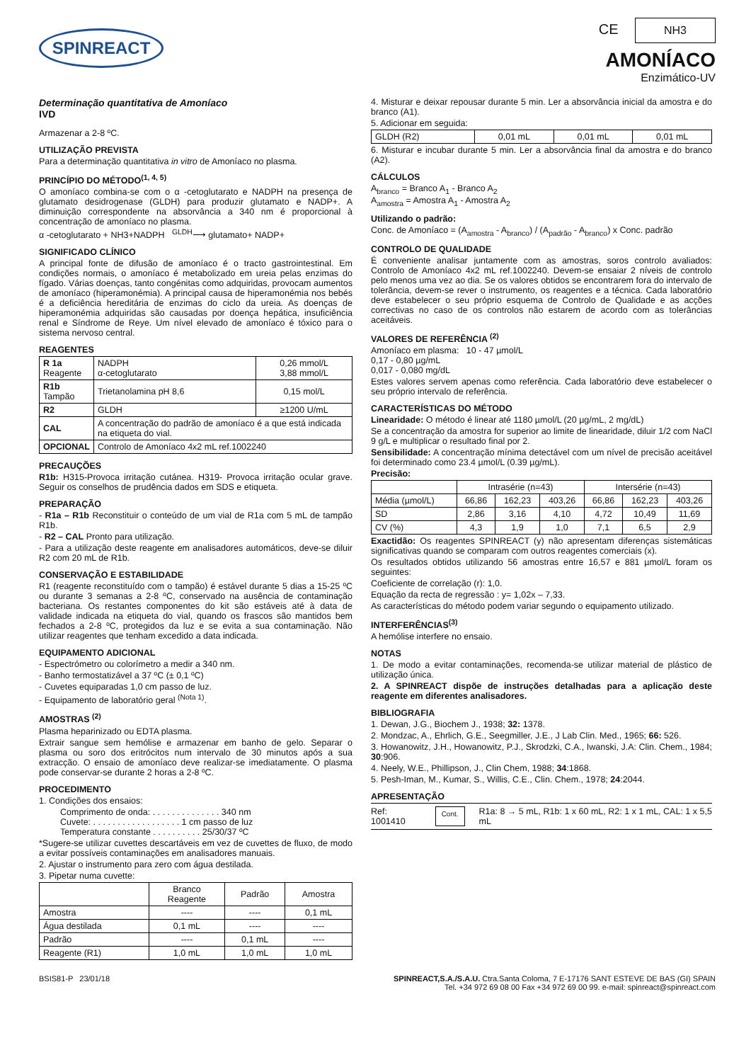SPINREACT
CE NH3
AMONÍACO
Enzimático-UV
Determinação quantitativa de Amoníaco
IVD
Armazenar a 2-8 ºC.
UTILIZAÇÃO PREVISTA
Para a determinação quantitativa in vitro de Amoníaco no plasma.
PRINCÍPIO DO MÉTODO<sup>(1, 4, 5)</sup>
O amoníaco combina-se com o α -cetoglutarato e NADPH na presença de glutamato desidrogenase (GLDH) para produzir glutamato e NADP+. A diminuição correspondente na absorvância a 340 nm é proporcional à concentração de amoníaco no plasma.
α -cetoglutarato + NH3+NADPH <sup>GLDH</sup>⟶ glutamato+ NADP+
SIGNIFICADO CLÍNICO
A principal fonte de difusão de amoníaco é o tracto gastrointestinal. Em condições normais, o amoníaco é metabolizado em ureia pelas enzimas do fígado. Várias doenças, tanto congénitas como adquiridas, provocam aumentos de amoníaco (hiperamonémia). A principal causa de hiperamonémia nos bebés é a deficiência hereditária de enzimas do ciclo da ureia. As doenças de hiperamonémia adquiridas são causadas por doença hepática, insuficiência renal e Síndrome de Reye. Um nível elevado de amoníaco é tóxico para o sistema nervoso central.
REAGENTES
| R 1a Reagente | NADPH α-cetoglutarato | 0,26 mmol/L 3,88 mmol/L |
| R1b Tampão | Trietanolamina pH 8,6 | 0,15 mol/L |
| R2 | GLDH | ≥1200 U/mL |
| CAL | A concentração do padrão de amoníaco é a que está indicada na etiqueta do vial. | |
| OPCIONAL | Controlo de Amoníaco 4x2 mL ref.1002240 | |
PRECAUÇÕES
R1b: H315-Provoca irritação cutánea. H319- Provoca irritação ocular grave. Seguir os conselhos de prudência dados em SDS e etiqueta.
PREPARAÇÃO
- R1a – R1b Reconstituir o conteúdo de um vial de R1a com 5 mL de tampão R1b.
- R2 – CAL Pronto para utilização.
- Para a utilização deste reagente em analisadores automáticos, deve-se diluir R2 com 20 mL de R1b.
CONSERVAÇÃO E ESTABILIDADE
R1 (reagente reconstituído com o tampão) é estável durante 5 dias a 15-25 ºC ou durante 3 semanas a 2-8 ºC, conservado na ausência de contaminação bacteriana. Os restantes componentes do kit são estáveis até à data de validade indicada na etiqueta do vial, quando os frascos são mantidos bem fechados a 2-8 ºC, protegidos da luz e se evita a sua contaminação. Não utilizar reagentes que tenham excedido a data indicada.
EQUIPAMENTO ADICIONAL
- Espectrómetro ou colorímetro a medir a 340 nm.
- Banho termostatizável a 37 ºC (± 0,1 ºC)
- Cuvetes equiparadas 1,0 cm passo de luz.
- Equipamento de laboratório geral <sup>(Nota 1)</sup>.
AMOSTRAS <sup>(2)</sup>
Plasma heparinizado ou EDTA plasma.
Extrair sangue sem hemólise e armazenar em banho de gelo. Separar o plasma ou soro dos eritrócitos num intervalo de 30 minutos após a sua extracção. O ensaio de amoníaco deve realizar-se imediatamente. O plasma pode conservar-se durante 2 horas a 2-8 ºC.
PROCEDIMENTO
1. Condições dos ensaios:
Comprimento de onda: . . . . . . . . . . . . . . 340 nm
Cuvete: . . . . . . . . . . . . . . . . . . 1 cm passo de luz
Temperatura constante . . . . . . . . . . 25/30/37 ºC
*Sugere-se utilizar cuvettes descartáveis em vez de cuvettes de fluxo, de modo a evitar possíveis contaminações em analisadores manuais.
2. Ajustar o instrumento para zero com água destilada.
3. Pipetar numa cuvette:
| | Branco Reagente | Padrão | Amostra |
| --- | --- | --- | --- |
| Amostra | ---- | ---- | 0,1 mL |
| Água destilada | 0,1 mL | ---- | ---- |
| Padrão | ---- | 0,1 mL | ---- |
| Reagente (R1) | 1,0 mL | 1,0 mL | 1,0 mL |
4. Misturar e deixar repousar durante 5 min. Ler a absorvância inicial da amostra e do branco (A1).
5. Adicionar em seguida:
| GLDH (R2) | 0,01 mL | 0,01 mL | 0,01 mL |
6. Misturar e incubar durante 5 min. Ler a absorvância final da amostra e do branco (A2).
CÁLCULOS
A<sub>branco</sub> = Branco A<sub>1</sub> - Branco A<sub>2</sub>
A<sub>amostra</sub> = Amostra A<sub>1</sub> - Amostra A<sub>2</sub>
Utilizando o padrão:
Conc. de Amoníaco = (A<sub>amostra</sub> - A<sub>branco</sub>) / (A<sub>padrão</sub> - A<sub>branco</sub>) x Conc. padrão
CONTROLO DE QUALIDADE
É conveniente analisar juntamente com as amostras, soros controlo avaliados: Controlo de Amoníaco 4x2 mL ref.1002240. Devem-se ensaiar 2 níveis de controlo pelo menos uma vez ao dia. Se os valores obtidos se encontrarem fora do intervalo de tolerância, devem-se rever o instrumento, os reagentes e a técnica. Cada laboratório deve estabelecer o seu próprio esquema de Controlo de Qualidade e as acções correctivas no caso de os controlos não estarem de acordo com as tolerâncias aceitáveis.
VALORES DE REFERÊNCIA <sup>(2)</sup>
Amoníaco em plasma: 10 - 47 µmol/L
0,17 - 0,80 µg/mL
0,017 - 0,080 mg/dL
Estes valores servem apenas como referência. Cada laboratório deve estabelecer o seu próprio intervalo de referência.
CARACTERÍSTICAS DO MÉTODO
Linearidade: O método é linear até 1180 µmol/L (20 µg/mL, 2 mg/dL)
Se a concentração da amostra for superior ao limite de linearidade, diluir 1/2 com NaCl 9 g/L e multiplicar o resultado final por 2.
Sensibilidade: A concentração mínima detectável com um nível de precisão aceitável foi determinado como 23.4 µmol/L (0.39 µg/mL).
Precisão:
| | Intrasérie (n=43) | | | Intersérie (n=43) | | |
| --- | --- | --- | --- | --- | --- | --- |
| Média (µmol/L) | 66,86 | 162,23 | 403,26 | 66,86 | 162,23 | 403,26 |
| SD | 2,86 | 3,16 | 4,10 | 4,72 | 10,49 | 11,69 |
| CV (%) | 4,3 | 1,9 | 1,0 | 7,1 | 6,5 | 2,9 |
Exactidão: Os reagentes SPINREACT (y) não apresentam diferenças sistemáticas significativas quando se comparam com outros reagentes comerciais (x).
Os resultados obtidos utilizando 56 amostras entre 16,57 e 881 µmol/L foram os seguintes:
Coeficiente de correlação (r): 1,0.
Equação da recta de regressão : y= 1,02x – 7,33.
As características do método podem variar segundo o equipamento utilizado.
INTERFERÊNCIAS<sup>(3)</sup>
A hemólise interfere no ensaio.
NOTAS
1. De modo a evitar contaminações, recomenda-se utilizar material de plástico de utilização única.
2. A SPINREACT dispõe de instruções detalhadas para a aplicação deste reagente em diferentes analisadores.
BIBLIOGRAFIA
1. Dewan, J.G., Biochem J., 1938; 32: 1378.
2. Mondzac, A., Ehrlich, G.E., Seegmiller, J.E., J Lab Clin. Med., 1965; 66: 526.
3. Howanowitz, J.H., Howanowitz, P.J., Skrodzki, C.A., Iwanski, J.A: Clin. Chem., 1984; 30:906.
4. Neely, W.E., Phillipson, J., Clin Chem, 1988; 34:1868.
5. Pesh-Iman, M., Kumar, S., Willis, C.E., Clin. Chem., 1978; 24:2044.
APRESENTAÇÃO
Ref: 1001410 Cont. R1a: 8 → 5 mL, R1b: 1 x 60 mL, R2: 1 x 1 mL, CAL: 1 x 5,5 mL
BSIS81-P 23/01/18 SPINREACT,S.A./S.A.U. Ctra.Santa Coloma, 7 E-17176 SANT ESTEVE DE BAS (GI) SPAIN
Tel. +34 972 69 08 00 Fax +34 972 69 00 99. e-mail: spinreact@spinreact.com